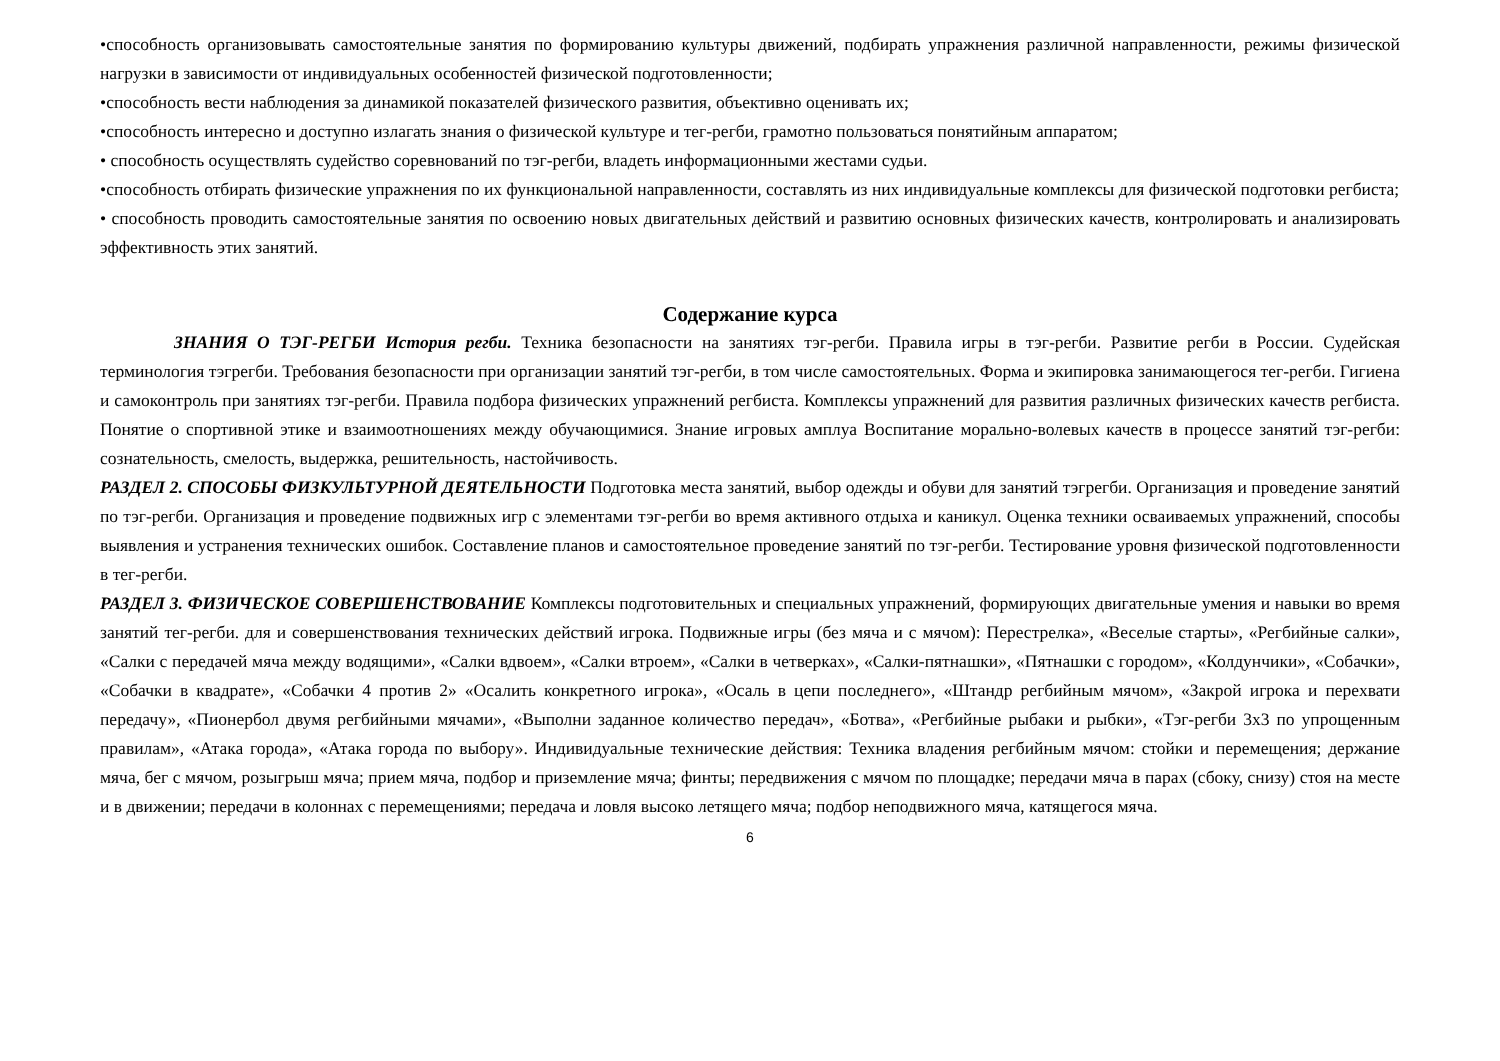•способность организовывать самостоятельные занятия по формированию культуры движений, подбирать упражнения различной направленности, режимы физической нагрузки в зависимости от индивидуальных особенностей физической подготовленности;
•способность вести наблюдения за динамикой показателей физического развития, объективно оценивать их;
•способность интересно и доступно излагать знания о физической культуре и тег-регби, грамотно пользоваться понятийным аппаратом;
• способность осуществлять судейство соревнований по тэг-регби, владеть информационными жестами судьи.
•способность отбирать физические упражнения по их функциональной направленности, составлять из них индивидуальные комплексы для физической подготовки регбиста;
• способность проводить самостоятельные занятия по освоению новых двигательных действий и развитию основных физических качеств, контролировать и анализировать эффективность этих занятий.
Содержание курса
ЗНАНИЯ О ТЭГ-РЕГБИ История регби. Техника безопасности на занятиях тэг-регби. Правила игры в тэг-регби. Развитие регби в России. Судейская терминология тэгрегби. Требования безопасности при организации занятий тэг-регби, в том числе самостоятельных. Форма и экипировка занимающегося тег-регби. Гигиена и самоконтроль при занятиях тэг-регби. Правила подбора физических упражнений регбиста. Комплексы упражнений для развития различных физических качеств регбиста. Понятие о спортивной этике и взаимоотношениях между обучающимися. Знание игровых амплуа Воспитание морально-волевых качеств в процессе занятий тэг-регби: сознательность, смелость, выдержка, решительность, настойчивость.
РАЗДЕЛ 2. СПОСОБЫ ФИЗКУЛЬТУРНОЙ ДЕЯТЕЛЬНОСТИ Подготовка места занятий, выбор одежды и обуви для занятий тэгрегби. Организация и проведение занятий по тэг-регби. Организация и проведение подвижных игр с элементами тэг-регби во время активного отдыха и каникул. Оценка техники осваиваемых упражнений, способы выявления и устранения технических ошибок. Составление планов и самостоятельное проведение занятий по тэг-регби. Тестирование уровня физической подготовленности в тег-регби.
РАЗДЕЛ 3. ФИЗИЧЕСКОЕ СОВЕРШЕНСТВОВАНИЕ Комплексы подготовительных и специальных упражнений, формирующих двигательные умения и навыки во время занятий тег-регби. для и совершенствования технических действий игрока. Подвижные игры (без мяча и с мячом): Перестрелка», «Веселые старты», «Регбийные салки», «Салки с передачей мяча между водящими», «Салки вдвоем», «Салки втроем», «Салки в четверках», «Салки-пятнашки», «Пятнашки с городом», «Колдунчики», «Собачки», «Собачки в квадрате», «Собачки 4 против 2» «Осалить конкретного игрока», «Осаль в цепи последнего», «Штандр регбийным мячом», «Закрой игрока и перехвати передачу», «Пионербол двумя регбийными мячами», «Выполни заданное количество передач», «Ботва», «Регбийные рыбаки и рыбки», «Тэг-регби 3х3 по упрощенным правилам», «Атака города», «Атака города по выбору». Индивидуальные технические действия: Техника владения регбийным мячом: стойки и перемещения; держание мяча, бег с мячом, розыгрыш мяча; прием мяча, подбор и приземление мяча; финты; передвижения с мячом по площадке; передачи мяча в парах (сбоку, снизу) стоя на месте и в движении; передачи в колоннах с перемещениями; передача и ловля высоко летящего мяча; подбор неподвижного мяча, катящегося мяча.
6